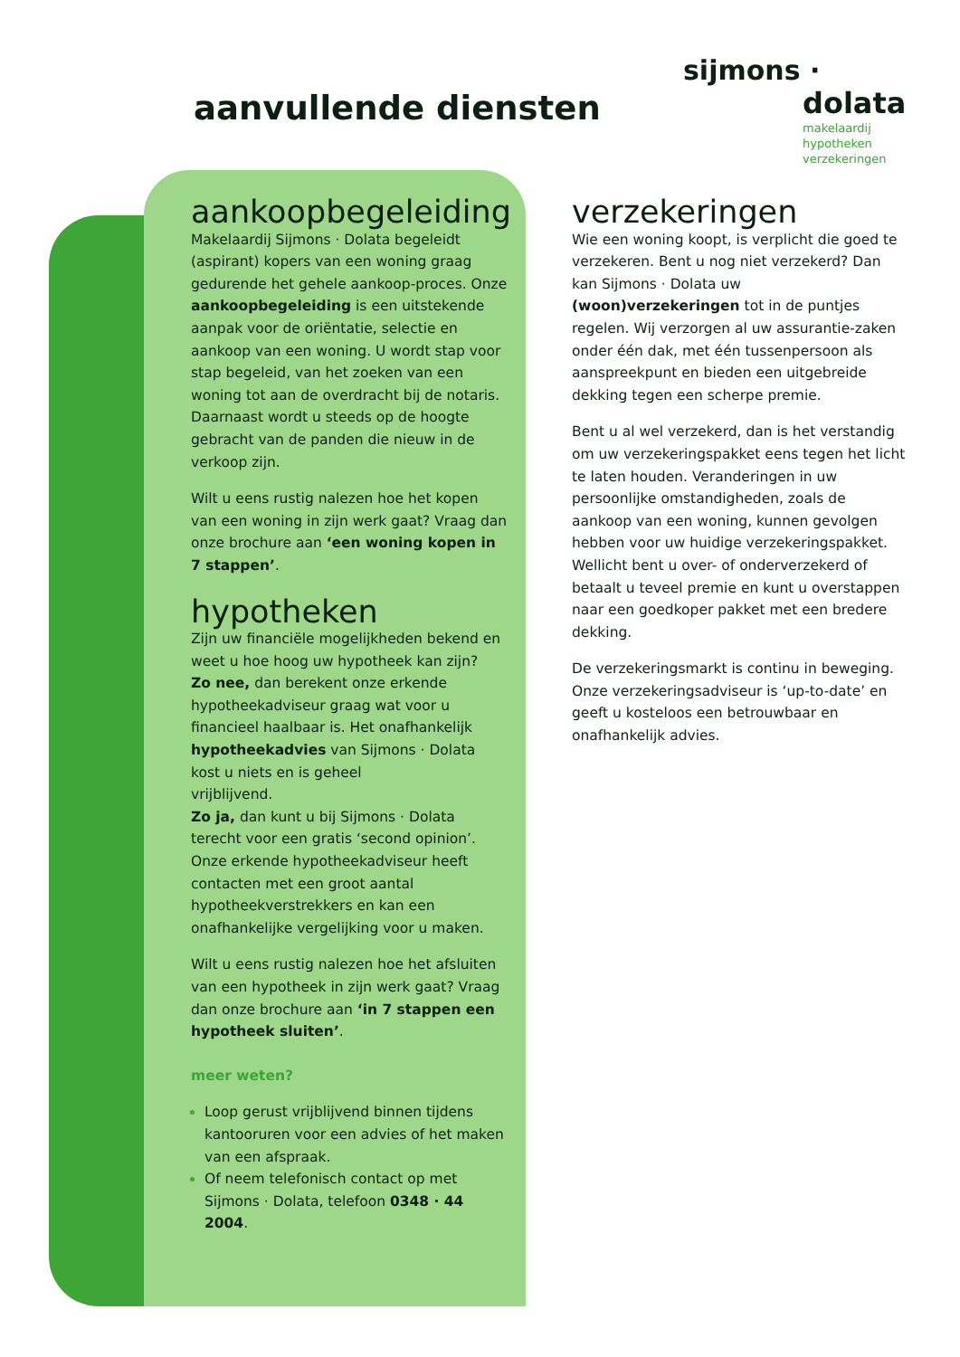aanvullende diensten
sijmons ·
dolata
makelaardij
hypotheken
verzekeringen
aankoopbegeleiding
Makelaardij Sijmons · Dolata begeleidt (aspirant) kopers van een woning graag gedurende het gehele aankoop-proces. Onze aankoopbegeleiding is een uitstekende aanpak voor de oriëntatie, selectie en aankoop van een woning. U wordt stap voor stap begeleid, van het zoeken van een woning tot aan de overdracht bij de notaris. Daarnaast wordt u steeds op de hoogte gebracht van de panden die nieuw in de verkoop zijn.
Wilt u eens rustig nalezen hoe het kopen van een woning in zijn werk gaat? Vraag dan onze brochure aan ‘een woning kopen in 7 stappen’.
hypotheken
Zijn uw financiële mogelijkheden bekend en weet u hoe hoog uw hypotheek kan zijn?
Zo nee, dan berekent onze erkende hypotheekadviseur graag wat voor u financieel haalbaar is. Het onafhankelijk hypotheekadvies van Sijmons · Dolata kost u niets en is geheel
vrijblijvend.
Zo ja, dan kunt u bij Sijmons · Dolata terecht voor een gratis ‘second opinion’. Onze erkende hypotheekadviseur heeft contacten met een groot aantal hypotheekverstrekkers en kan een onafhankelijke vergelijking voor u maken.
Wilt u eens rustig nalezen hoe het afsluiten van een hypotheek in zijn werk gaat? Vraag dan onze brochure aan ‘in 7 stappen een hypotheek sluiten’.
meer weten?
Loop gerust vrijblijvend binnen tijdens kantooruren voor een advies of het maken van een afspraak.
Of neem telefonisch contact op met Sijmons · Dolata, telefoon 0348 · 44 2004.
verzekeringen
Wie een woning koopt, is verplicht die goed te verzekeren. Bent u nog niet verzekerd? Dan kan Sijmons · Dolata uw (woon)verzekeringen tot in de puntjes regelen. Wij verzorgen al uw assurantie-zaken onder één dak, met één tussenpersoon als aanspreekpunt en bieden een uitgebreide dekking tegen een scherpe premie.
Bent u al wel verzekerd, dan is het verstandig om uw verzekeringspakket eens tegen het licht te laten houden. Veranderingen in uw persoonlijke omstandigheden, zoals de aankoop van een woning, kunnen gevolgen hebben voor uw huidige verzekeringspakket. Wellicht bent u over- of onderverzekerd of betaalt u teveel premie en kunt u overstappen naar een goedkoper pakket met een bredere dekking.
De verzekeringsmarkt is continu in beweging. Onze verzekeringsadviseur is ‘up-to-date’ en geeft u kosteloos een betrouwbaar en onafhankelijk advies.